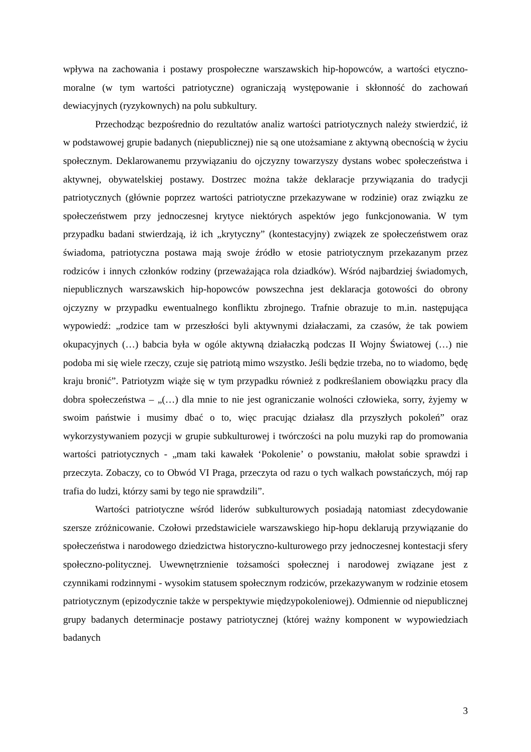wpływa na zachowania i postawy prospołeczne warszawskich hip-hopowców, a wartości etyczno-moralne (w tym wartości patriotyczne) ograniczają występowanie i skłonność do zachowań dewiacyjnych (ryzykownych) na polu subkultury.
Przechodząc bezpośrednio do rezultatów analiz wartości patriotycznych należy stwierdzić, iż w podstawowej grupie badanych (niepublicznej) nie są one utożsamiane z aktywną obecnością w życiu społecznym. Deklarowanemu przywiązaniu do ojczyzny towarzyszy dystans wobec społeczeństwa i aktywnej, obywatelskiej postawy. Dostrzec można także deklaracje przywiązania do tradycji patriotycznych (głównie poprzez wartości patriotyczne przekazywane w rodzinie) oraz związku ze społeczeństwem przy jednoczesnej krytyce niektórych aspektów jego funkcjonowania. W tym przypadku badani stwierdzają, iż ich „krytyczny” (kontestacyjny) związek ze społeczeństwem oraz świadoma, patriotyczna postawa mają swoje źródło w etosie patriotycznym przekazanym przez rodziców i innych członków rodziny (przeważająca rola dziadków). Wśród najbardziej świadomych, niepublicznych warszawskich hip-hopowców powszechna jest deklaracja gotowości do obrony ojczyzny w przypadku ewentualnego konfliktu zbrojnego. Trafnie obrazuje to m.in. następująca wypowiedź: „rodzice tam w przeszłości byli aktywnymi działaczami, za czasów, że tak powiem okupacyjnych (…) babcia była w ogóle aktywną działaczką podczas II Wojny Światowej (…) nie podoba mi się wiele rzeczy, czuje się patriotą mimo wszystko. Jeśli będzie trzeba, no to wiadomo, będę kraju bronić”. Patriotyzm wiąże się w tym przypadku również z podkreślaniem obowiązku pracy dla dobra społeczeństwa – „(…) dla mnie to nie jest ograniczanie wolności człowieka, sorry, żyjemy w swoim państwie i musimy dbać o to, więc pracując działasz dla przyszłych pokoleń” oraz wykorzystywaniem pozycji w grupie subkulturowej i twórczości na polu muzyki rap do promowania wartości patriotycznych - „mam taki kawałek ‘Pokolenie’ o powstaniu, małolat sobie sprawdzi i przeczyta. Zobaczy, co to Obwód VI Praga, przeczyta od razu o tych walkach powstańczych, mój rap trafia do ludzi, którzy sami by tego nie sprawdzili”.
Wartości patriotyczne wśród liderów subkulturowych posiadają natomiast zdecydowanie szersze zróżnicowanie. Czołowi przedstawiciele warszawskiego hip-hopu deklarują przywiązanie do społeczeństwa i narodowego dziedzictwa historyczno-kulturowego przy jednoczesnej kontestacji sfery społeczno-politycznej. Uwewnętrznienie tożsamości społecznej i narodowej związane jest z czynnikami rodzinnymi - wysokim statusem społecznym rodziców, przekazywanym w rodzinie etosem patriotycznym (epizodycznie także w perspektywie międzypokoleniowej). Odmiennie od niepublicznej grupy badanych determinacje postawy patriotycznej (której ważny komponent w wypowiedziach badanych
3